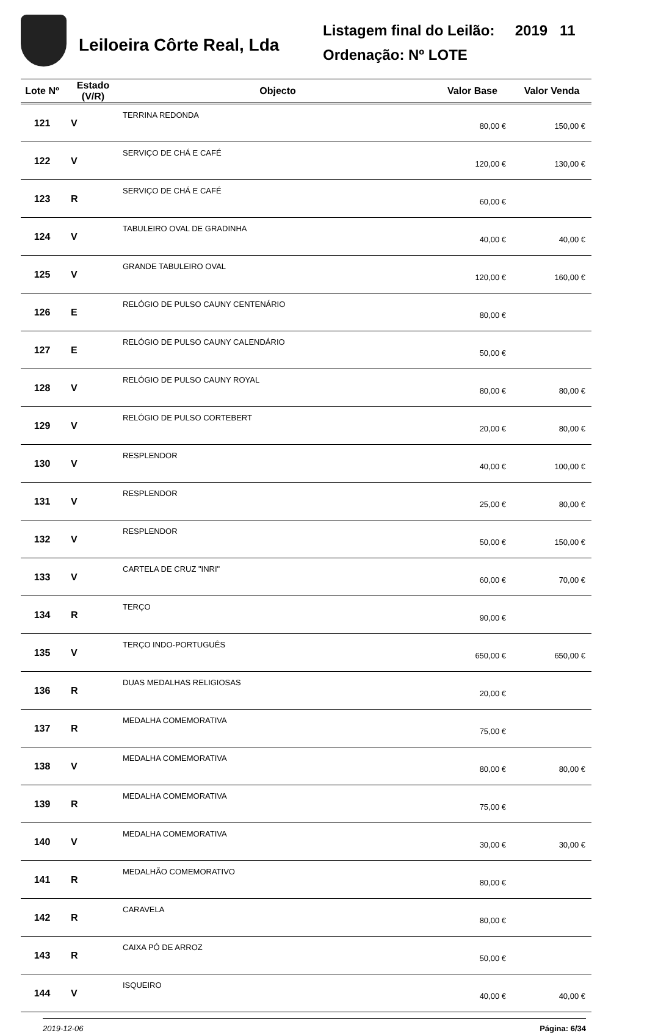Leiloeira Côrte Real, Lda
Listagem final do Leilão: 2019 11
Ordenação: Nº LOTE
| Lote Nº | Estado (V/R) | Objecto | Valor Base | Valor Venda |
| --- | --- | --- | --- | --- |
| 121 | V | TERRINA REDONDA | 80,00 € | 150,00 € |
| 122 | V | SERVIÇO DE CHÁ E CAFÉ | 120,00 € | 130,00 € |
| 123 | R | SERVIÇO DE CHÁ E CAFÉ | 60,00 € | |
| 124 | V | TABULEIRO OVAL DE GRADINHA | 40,00 € | 40,00 € |
| 125 | V | GRANDE TABULEIRO OVAL | 120,00 € | 160,00 € |
| 126 | E | RELÓGIO DE PULSO CAUNY CENTENÁRIO | 80,00 € | |
| 127 | E | RELÓGIO DE PULSO CAUNY CALENDÁRIO | 50,00 € | |
| 128 | V | RELÓGIO DE PULSO CAUNY ROYAL | 80,00 € | 80,00 € |
| 129 | V | RELÓGIO DE PULSO CORTEBERT | 20,00 € | 80,00 € |
| 130 | V | RESPLENDOR | 40,00 € | 100,00 € |
| 131 | V | RESPLENDOR | 25,00 € | 80,00 € |
| 132 | V | RESPLENDOR | 50,00 € | 150,00 € |
| 133 | V | CARTELA DE CRUZ "INRI" | 60,00 € | 70,00 € |
| 134 | R | TERÇO | 90,00 € | |
| 135 | V | TERÇO INDO-PORTUGUÊS | 650,00 € | 650,00 € |
| 136 | R | DUAS MEDALHAS RELIGIOSAS | 20,00 € | |
| 137 | R | MEDALHA COMEMORATIVA | 75,00 € | |
| 138 | V | MEDALHA COMEMORATIVA | 80,00 € | 80,00 € |
| 139 | R | MEDALHA COMEMORATIVA | 75,00 € | |
| 140 | V | MEDALHA COMEMORATIVA | 30,00 € | 30,00 € |
| 141 | R | MEDALHÃO COMEMORATIVO | 80,00 € | |
| 142 | R | CARAVELA | 80,00 € | |
| 143 | R | CAIXA PÓ DE ARROZ | 50,00 € | |
| 144 | V | ISQUEIRO | 40,00 € | 40,00 € |
2019-12-06 Página: 6/34